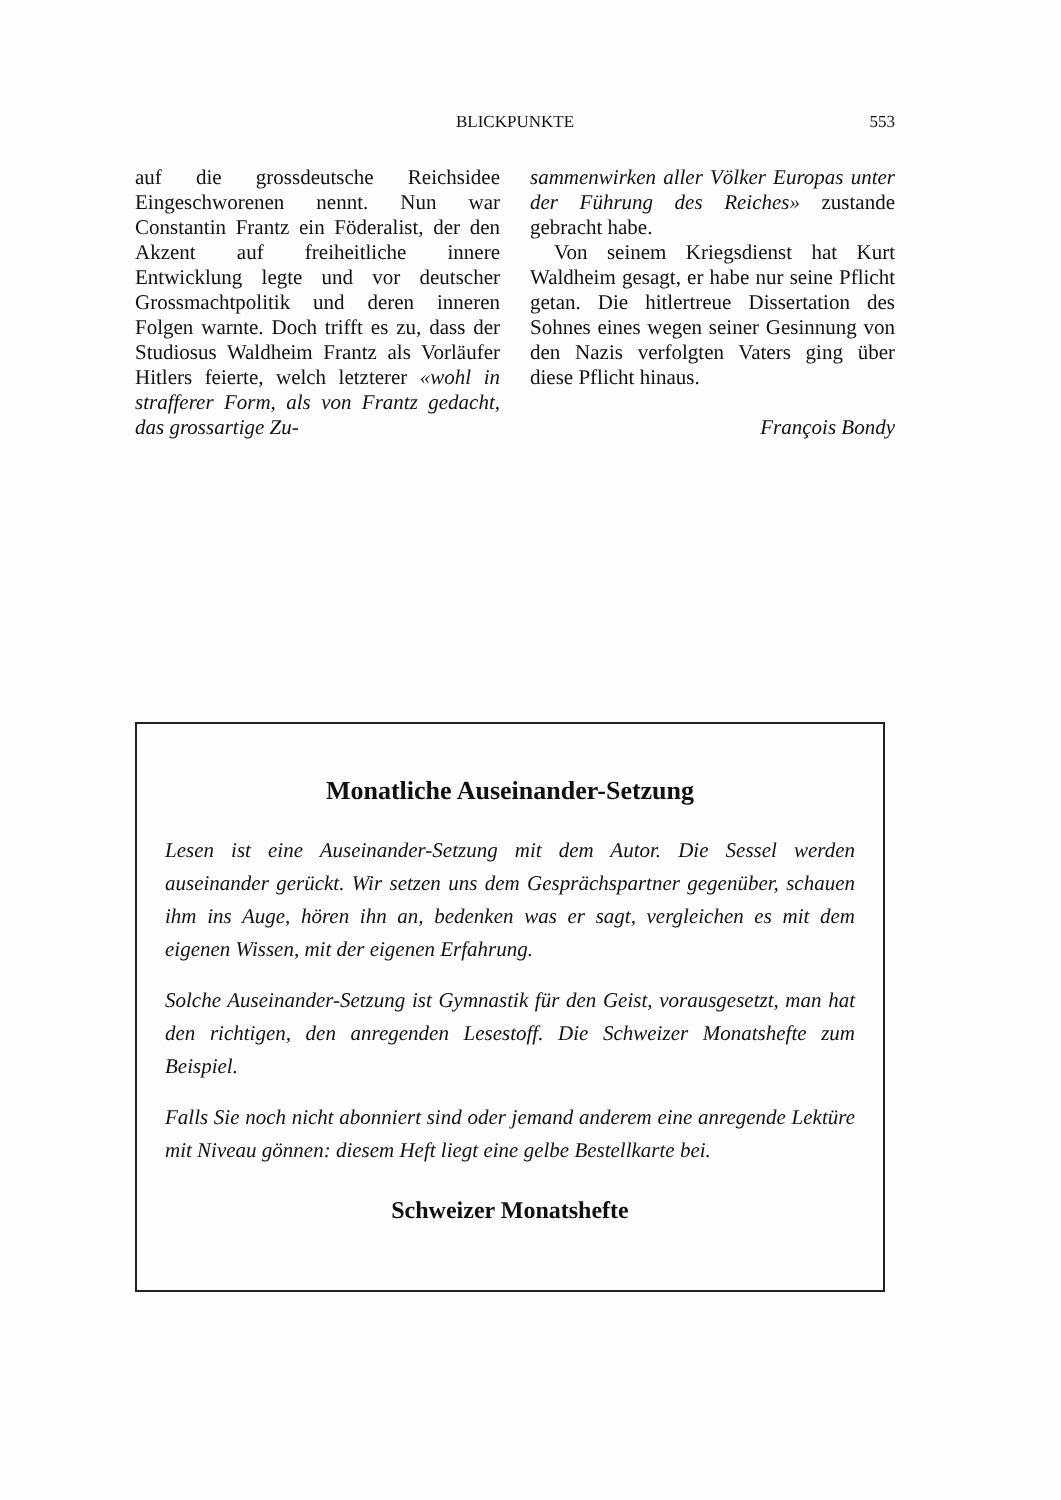BLICKPUNKTE
553
auf die grossdeutsche Reichsidee Eingeschworenen nennt. Nun war Constantin Frantz ein Föderalist, der den Akzent auf freiheitliche innere Entwicklung legte und vor deutscher Grossmachtpolitik und deren inneren Folgen warnte. Doch trifft es zu, dass der Studiosus Waldheim Frantz als Vorläufer Hitlers feierte, welch letzterer «wohl in strafferer Form, als von Frantz gedacht, das grossartige Zu-
sammenwirken aller Völker Europas unter der Führung des Reiches» zustande gebracht habe.
Von seinem Kriegsdienst hat Kurt Waldheim gesagt, er habe nur seine Pflicht getan. Die hitlertreue Dissertation des Sohnes eines wegen seiner Gesinnung von den Nazis verfolgten Vaters ging über diese Pflicht hinaus.
François Bondy
Monatliche Auseinander-Setzung
Lesen ist eine Auseinander-Setzung mit dem Autor. Die Sessel werden auseinander gerückt. Wir setzen uns dem Gesprächspartner gegenüber, schauen ihm ins Auge, hören ihn an, bedenken was er sagt, vergleichen es mit dem eigenen Wissen, mit der eigenen Erfahrung.
Solche Auseinander-Setzung ist Gymnastik für den Geist, vorausgesetzt, man hat den richtigen, den anregenden Lesestoff. Die Schweizer Monatshefte zum Beispiel.
Falls Sie noch nicht abonniert sind oder jemand anderem eine anregende Lektüre mit Niveau gönnen: diesem Heft liegt eine gelbe Bestellkarte bei.
Schweizer Monatshefte